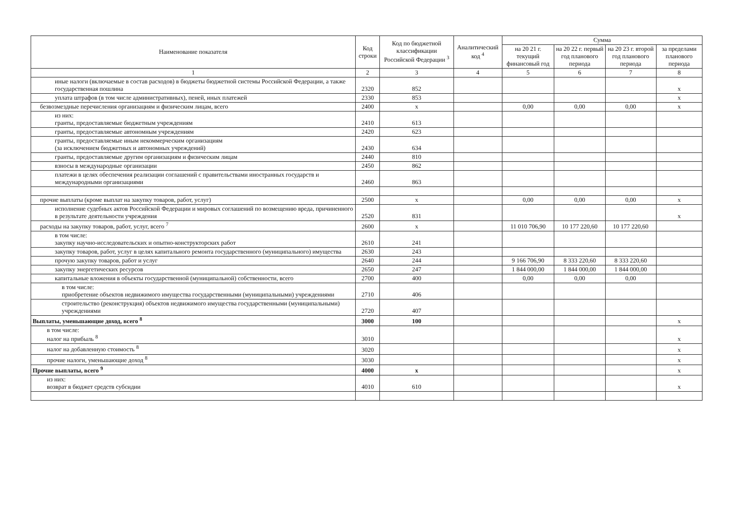| Наименование показателя | Код строки | Код по бюджетной классификации Российской Федерации <sup>3</sup> | Аналитический код <sup>4</sup> | Сумма | | | |
| --- | --- | --- | --- | --- | --- | --- | --- |
| | | | | на 20 21 г. текущий финансовый год | на 20 22 г. первый год планового периода | на 20 23 г. второй год планового периода | за пределами планового периода |
| 1 | 2 | 3 | 4 | 5 | 6 | 7 | 8 |
| иные налоги (включаемые в состав расходов) в бюджеты бюджетной системы Российской Федерации, а также государственная пошлина | 2320 | 852 | | | | | x |
| уплата штрафов (в том числе административных), пеней, иных платежей | 2330 | 853 | | | | | x |
| безвозмездные перечисления организациям и физическим лицам, всего | 2400 | x | | 0,00 | 0,00 | 0,00 | x |
| из них: гранты, предоставляемые бюджетным учреждениям | 2410 | 613 | | | | | |
| гранты, предоставляемые автономным учреждениям | 2420 | 623 | | | | | |
| гранты, предоставляемые иным некоммерческим организациям (за исключением бюджетных и автономных учреждений) | 2430 | 634 | | | | | |
| гранты, предоставляемые другим организациям и физическим лицам | 2440 | 810 | | | | | |
| взносы в международные организации | 2450 | 862 | | | | | |
| платежи в целях обеспечения реализации соглашений с правительствами иностранных государств и международными организациями | 2460 | 863 | | | | | |
| прочие выплаты (кроме выплат на закупку товаров, работ, услуг) | 2500 | x | | 0,00 | 0,00 | 0,00 | x |
| исполнение судебных актов Российской Федерации и мировых соглашений по возмещению вреда, причиненного в результате деятельности учреждения | 2520 | 831 | | | | | x |
| расходы на закупку товаров, работ, услуг, всего <sup>7</sup> | 2600 | x | | 11 010 706,90 | 10 177 220,60 | 10 177 220,60 | |
| в том числе: закупку научно-исследовательских и опытно-конструкторских работ | 2610 | 241 | | | | | |
| закупку товаров, работ, услуг в целях капитального ремонта государственного (муниципального) имущества | 2630 | 243 | | | | | |
| прочую закупку товаров, работ и услуг | 2640 | 244 | | 9 166 706,90 | 8 333 220,60 | 8 333 220,60 | |
| закупку энергетических ресурсов | 2650 | 247 | | 1 844 000,00 | 1 844 000,00 | 1 844 000,00 | |
| капитальные вложения в объекты государственной (муниципальной) собственности, всего | 2700 | 400 | | 0,00 | 0,00 | 0,00 | |
| в том числе: приобретение объектов недвижимого имущества государственными (муниципальными) учреждениями | 2710 | 406 | | | | | |
| строительство (реконструкция) объектов недвижимого имущества государственными (муниципальными) учреждениями | 2720 | 407 | | | | | |
| Выплаты, уменьшающие доход, всего <sup>8</sup> | 3000 | 100 | | | | | x |
| в том числе: налог на прибыль <sup>8</sup> | 3010 | | | | | | x |
| налог на добавленную стоимость <sup>8</sup> | 3020 | | | | | | x |
| прочие налоги, уменьшающие доход <sup>8</sup> | 3030 | | | | | | x |
| Прочие выплаты, всего <sup>9</sup> | 4000 | x | | | | | x |
| из них: возврат в бюджет средств субсидии | 4010 | 610 | | | | | x |